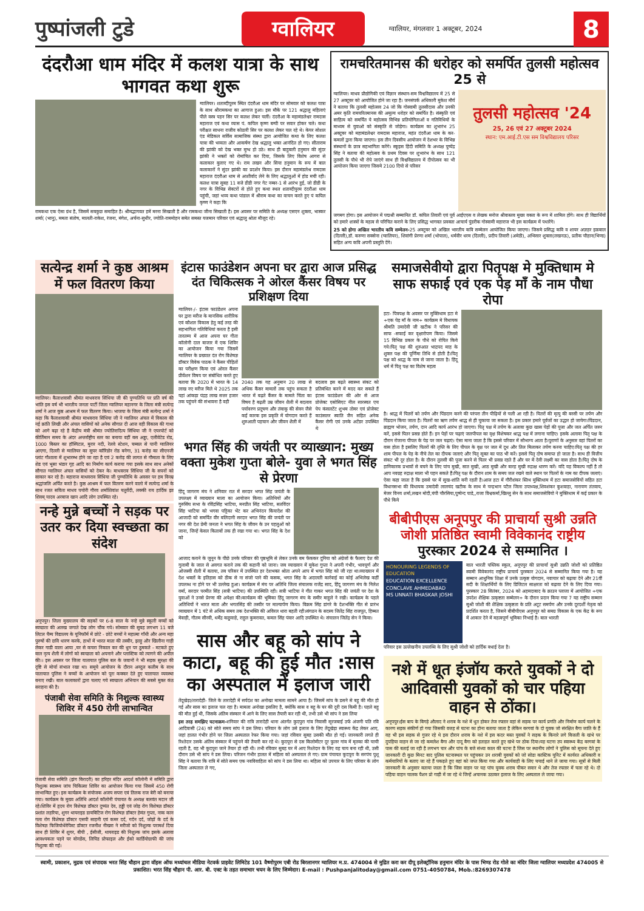पुष्पांजली टुडे
ग्वालियर
ग्वालियर, मंगलवार 1 अक्टूबर, 2024
8
दंदरौआ धाम मंदिर में कलश यात्रा के साथ भागवत कथा शुरू
ग्वालियर। शताब्दीपुरम स्थित दंदरौआ धाम मंदिर पर सोमवार को कलश यात्रा के साथ श्रीरामकथा का आगाज हुआ। इस मौके पर 121 श्रद्धालु महिलाएं पीले वस्त्र पहन सिर पर कलश लेकर चलीं। दंदरौआ के महामंडलेश्वर रामदास महाराज एवं कथा व्यास पं. कपिल कृष्ण बग्घी पर सवार होकर चले। कथा परीक्षत साधना राजीव कोठारी सिर पर कलश लेकर चल रहे थे। केयर सोशल एंड मेडिकल सर्विस सामाजिक संस्था द्वारा आयोजित कथा के लिए कलश यात्रा की भव्यता और आकर्षण देख श्रद्धालु भक्त आनंदित हो गए। सीताराम की झांकी को देख भक्त मुग्ध हो उठे। साथ ही बाहुबली हनुमान की सुंदर झांकी ने भक्तों को रोमांचित कर दिया, जिसके लिए विशेष आगरा से कलाकार बुलाए गए थे। राम लखन और सिया हनुमान के रूप में बाल कलाकारों ने सुंदर झांकी का प्रदर्शन किया। इस दौरान महामंडलेश्र रामदास महाराज दंदरौआ धाम से आशीर्वाद लेने के लिए श्रद्धालुओं में होड मची रही। कलश यात्रा सुबह 11 बजे डीडी नगर गेट नम्बर-1 से आरंभ हुई, जो डीडी के नगर के विभिन्न सेक्टरों से होते हुए कथा स्थल शताब्दीपुरम दंदरौआ धाम पहुंची, जहां भव्य कथा पांडाल में श्रीराम कथा का वाचन करते हुए पं कपिल कृष्ण ने कहा कि
रामकथा एक ऐसा ग्रंथ है, जिसमें सबकुछ समाहित है। श्रीमद्भागवत हमें मरना सिखाती है और रामकथा जीना सिखाती है। इस अवसर पर समिति के अध्यक्ष एसएन शुक्ला, भास्कर शर्मा( (भानु), ममता संतोष, मालती-राकेश, रंजना, मंगेश, अर्चना-सुधीर, ज्योति-राममोहन समेत समस्त यजमान परिवार एवं श्रद्धालु श्रोता मौजूद रहे।
रामचरितमानस की धरोहर को समर्पित तुलसी महोत्सव 25 से
ग्वालियर। माधव प्रौद्योगिकी एवं विज्ञान संस्थान-सम विश्वविद्यालय में 25 से 27 अक्टूबर को आयोजित होने जा रहा है। जनसंपर्क अधिकारी मुकेश मौर्य ने बताया कि तुलसी महोत्सव 24 जो कि गोस्वामी तुलसीदास और उनकी अमर कृति रामचरितमानस की अमूल्य धरोहर को समर्पित है। संस्कृति एवं साहित्य को समर्पित ये महोत्सव विभिन्न प्रतियोगिताओं व गतिविधियों के माध्यम से युवाओ को संस्कृति से जोड़ेगा। कार्यक्रम का शुभारंभ 25 अक्टूबर को महामंडलेश्वर रामदास महाराज, महंत दंदरौआ धाम के कर-कमलों द्वारा किया जाएगा। इस तीन दिवसीय आयोजन में देशभर के विभिन्न संस्थानों के छात्र सहभागिता करेंगे। स्कूइस हिंदी समिति के अध्यक्ष पुष्पेंद्र सिंह ने बताया की महोत्सव के प्रथम दिवस पर शुभारंभ के साथ 121 तुलसी के पौधे भी रोपे जाएंगे साथ ही विश्वविद्यालय में दीपोत्सव का भी आयोजन किया जाएगा जिसमे 2100 दियो से परिसर
तुलसी महोत्सव '24
25, 26 एवं 27 अक्टूबर 2024
स्थान: एम.आई.टी.एस सम विश्वविद्यालय परिसर
जगमग होगा। इस आयोजन में पद्मश्री सम्मानित डॉ. कपिल तिवारी एवं पूर्व आईएएस व लेखक मनोज श्रीवास्तव मुख्य वक्ता के रूप में शामिल होंगे। साथ ही विद्यार्थियों को हमारे शास्त्रों के महत्व से परिचित कराने के लिए प्रसिद्ध भागवत प्रवक्ता आचार्य पुंडरीक गोस्वामी महाराज भी इस कार्यक्रम में पधारेंगे।
25 को होगा अखिल भारतीय कवि सम्मेलन-25 अक्टूबर को अखिल भारतीय कवि सम्मेलन आयोजित किया जाएगा। जिसमे प्रसिद्ध कवि व शायर अज़हर इक़बाल (दिल्ली),डॉ. करुणा सक्सेना (ग्वालियर), शिवांगी प्रेरणा शर्मा (भोपाल), धर्मवीर धरम (दिल्ली), प्रदीप तिवारी (अमेठी), अभिसार शुक्ला(लखनऊ), प्रतीक चौहान(भिण्ड) सहित अन्य कवि अपनी प्रस्तुति देंगे।
सत्येन्द्र शर्मा ने कुष्ठ आश्रम में फल वितरण किया
ग्वालियर। कैलाशवासी श्रीमंत माधवराव सिंधिया जी की पुण्यतिथि पर प्रति वर्ष की भांति इस वर्ष भी भारतीय जनता पार्टी जिला ग्वालियर महानगर के जिला मंत्री सत्येन्द्र शर्मा ने आज कुष्ठ आश्रम में फल वितरण किया। भाजपा के जिला मंत्री सत्येन्द्र शर्मा ने कहा कि कैलाशवासी श्रीमंत माधवराव सिंधिया जी ने ग्वालियर अंचल में विकास की नई क्रांति लिखी और अंचल वासियों को अनेक सौगात दी आज वही विकास की गाथा को आगे बढ़ा रहे है केंद्रीय मंत्री श्रीमंत ज्योतिरादित्य सिंधिया जी ने एयरपोर्ट को कीर्तिमान समय के अंदर अन्तर्राष्ट्रीय स्तर का बनाया वहीं बस अड्डा, एलीवेटेड रोड, 1000 बिस्तर का हॉस्पिटल, मुरार नदी, रेलवे स्टेशन, चम्बल से पानी ग्वालियर आएगा, दिल्ली से ग्वालियर का सुपर कॉरिडोर रोड बनेगा, 31 करोड़ का सीएनजी प्लांट गौशाला में शुभारम्भ होने जा रहा है एवं 2 करोड़ की लागत से गौमाता के लिए शेड एवं भूसा भंडार गृह आदि का निर्माण कार्य कराया गया इसके साथ साथ अनेकों सौगात ग्वालियर अंचल वासियों को देकर के। माधवराव सिंधिया जी के सपनों को साकार कर रहे है। महाराज माधवराव सिंधिया जी पुण्यतिथि के अवसर पर हम विनम्र श्रद्धांजलि अर्पित करते है। कुष्ठ आश्रम में फल वितरण करने वालो में सत्येन्द्र शर्मा के साथ रजत सविता माधव पचोरी गौरव शर्माशिवांश चतुर्वेदी, लक्की राय हार्दिक झा शिवम् यादव अरबाज खान आदि लोग उपस्थित रहे।
नन्हे मुन्ने बच्चों ने सड़क पर उतर कर दिया स्वच्छता का संदेश
अनूपपुर। जिला मुख्यालय की सड़कों पर 6-8 साल के नन्हे मुन्ने स्कूली बच्चों को स्वच्छता की अलख जगाते देख लोग चौंक गये। सोमवार की सुबह लगभग 11 बजे लिटल चैम्प विद्यालय के यूनिफॉर्म में छोटे - छोटे बच्चों ने महात्मा गाँधी और अन्य महा पुरुषों की छवि धारण करके, हाथों में भारत माता की तस्वीर, झाड़ू और खिलौना गाड़ी लेकर गाडी वाला आया ,घर से कचरा निकाल कर की धुन पर ठुमकते - मटकते हुए बाल नृत्य शैली में लोगों को स्वच्छता को अपनाने और प्लास्टिक को त्यागने की अपील की।। इस अवसर पर जिला यातायात पुलिस बल के जवानों ने भी सड़क सुरक्षा की दृष्टि से मोर्चा संभाल रखा था। समूचे आयोजन के दौरान अब्दुल कलीम के साथ यातायात पुलिस ने बच्चों के आयोजन को पूरा कक्कर देते हुए यातायात व्यवस्था बनाए रखी। बाल कलाकारों द्वारा चलाए गये स्वच्छता अभियान की सबसे मुक्त कंठ सराहना की है।
पंजाबी सेवा समिति के निशुल्क स्वास्थ्य शिविर में 450 रोगी लाभान्वित
पंजाबी सेवा समिति (झंग बिरादरी) का हरिहर मंदिर आदर्श कॉलोनी में समिति द्वारा निशुल्क स्वास्थ्य जांच चिकित्सा शिविर का आयोजन किया गया जिसमें 450 रोगी लाभान्वित हुए। इस कार्यक्रम के संयोजक अजय सपरा एवं तिलक राज बेरी को बनाया गया। कार्यक्रम के मुख्य अतिथि आदर्श कॉलोनी पंचायत के अध्यक्ष बलवंत मदान जी रहे।शिविर में हृदय रोग विशेषज्ञ डॉक्टर दुष्यंत देव, हड्डी एवं जोड़ रोग विशेषज्ञ डॉक्टर प्रशांत लहरिया, शुगर थायराइड डायबिटिज रोग विशेषज्ञ डॉक्टर हेमंत गुप्ता, नाक कान गला रोग विशेषज्ञ डॉक्टर एसपी साहनी एवं कमर दर्द, गर्दन दर्द, जोड़ों के दर्द के विशेषज्ञ फिजियोथेरेपिस्ट डॉक्टर रजनीश नीखरा ने मरीजो को निशुल्क परामर्श दिया साथ ही शिविर में शुगर, बीपी , ईसीजी, थायराइड की निशुल्क जांच इसके अलावा आवश्यकता पड़ने पर बोनडेंस, लिपिड प्रोफाइल और ईको कार्डियोग्राफी की जांच निशुल्क की गई।
इंटास फाउंडेशन अपना घर द्वारा आज प्रसिद्ध दंत चिकित्सक ने ओरल कैंसर विषय पर प्रशिक्षण दिया
ग्वालियर-/- इंटास फाउंडेशन अपना घर द्वारा मरीज के मानसिक शारीरिक एवं कौशल विकास हेतु कई तरह की सहभागिता गतिविधियां करता है इसी तारतम्य में आज अपना घर गीता कॉलोनी दाल बाजार में एक शिविर का आयोजन किया गया जिसमें ग्वालियर के प्रख्यात दंत रोग विशेषज्ञ डॉक्टर विवेक पाठक ने कैंसर पीड़ितों का परीक्षण किया एवं ओरल कैंसर प्रीवेंशन विषय पर संबोधित करते हुए बताया कि 2020 में भारत के 14 लाख नए मरीज मिले थे 2025 तक यहां आंकड़ा पंद्रह लाख सत्तर हजार तक पहुंचने की संभावना है वही
2040 तक यह अनुमान 20 लाख से अधिक कैंसर मामलों तक पहुंच सकता है भारत में बढ़ते कैंसर के मामले चिंता का विषय है बढ़ती उम्र जीवन शैली में बदलाव पर्यावरण प्रदूषण और तंबाकू की सेवन जैसे कई कारक इस प्रकृति में योगदान करते हैं शुरुआती पहचान और जीवन शैली में
बदलाव इस बढ़ते स्वास्थ्य संकट को प्रतिबंधित करने में मदद कर सकते हैं इंटास फाउंडेशन की ओर से आज प्रोजेक्ट एसोसिएट नील सारस्वत एच पेप कंसलटेंट शुभम तोमर एवं प्रोजेक्ट काउंसलर स्वाति जैन सहित अनेक कैंसर रोगी एवं उनके अटेंडर उपस्थित थे
भगत सिंह की जयंती पर व्याख्यान: मुख्य वक्ता मुकेश गुप्ता बोले- युवा ले भगत सिंह से प्रेरणा
हिंदू जागरण मंच ने शनिवार रात में सरदार भगत सिंह जयंती के उपलक्ष्य में व्याख्यान माला का आयोजन किया। अतिथियों और गुरुसिंघ सभा के रविंद्रसिंह भाटिया, मनप्रीत सिंह भाटिया, सतविंदर सिंह भाटिया को भगवा पट्टिका भेंट कर अभिनंदन कियादेश की आजादी को समर्पित वीर बलिदानी सरदार भगत सिंह की जयंती पर नगर की देश प्रेमी जनता ने भगत सिंह के जीवन के उन पहलुओं को जाना, जिन्हें केवल किताबों तक ही रखा गया था। भगत सिंह के देश को
आजाद कराने के जुनून के पीछे उनके परिवार की पृष्ठभूमि से लेकर उनके बम फेंककर दुनिया को अंग्रेजों के फैलाए देश की गुलामी के जाल से अवगत कराने तक की कहानी को जाना। जब व्याख्यान में मुकेश गुप्ता ने अपनी गंभीर, भावपूर्ण और ओजस्वी शैली में बताया, तब परिसर में उपस्थित हर देशभक्त श्रोता अपने आप में भगत सिंह को जी रहा था।व्याख्यान में देश भक्तों के इतिहास को ठीक से ना संजो पाने की कसक, भगत सिंह के अदालती कार्रवाई का कोई अभिलेख कहीं उपलब्ध ना होने पर भी उल्लेख हुआ। कार्यक्रम में मंच पर अतिथि जिला संचालक राजेंद्र साद, हिंदू जागरण मंच के निलेश वर्मा, सरदार परमीत सिंह (सत्री भाटिया) की उपस्थिति रही। सत्री भाटिया ने गीत गाकर भगत सिंह की जयंती पर देश के युवाओं ने उनसे प्रेरणा की अपेक्षा की।कार्यक्रम की भूमिका हिंदू जागरण मंच के समीर माहुले ने रखी। कार्यक्रम के पहले अतिथियों ने भारत माता और भगतसिंह की तस्वीर पर माल्यार्पण किया। विक्रम सिंह डांगरे के देशभक्ति गीत से प्रारंभ व्याख्यान में 1 घंटे से अधिक समय तक देशभक्ति की अविरल धारा बहती रही।संगठन के सदस्य जितेंद्र सिंह राजपूत, हिम्मत मेवाड़ी, गौतम सीरवी, धर्मेंद्र कछुवाहे, राहुल कुमरावत, कमल सिंह पंवार आदि उपस्थित थे। संचालन जितेंद्र सेन ने किया।
सास और बहू को सांप ने काटा, बहू की हुई मौत :सास का अस्पताल में इलाज जारी
तेंदूखेड़ा/तारादेही- जिले के तारादेही में सर्पदंश का अनोखा मामला सामने आया है। जिसमें सांप के डसने से बहू की मौत हो गई और सास का इलाज चल रहा है। मामला अनोखा इसलिए है, क्योंकि सास व बहू के घर की दूरी दस किमी है। पहले बहू की मौत हुई थी, जिसके अंतिम संस्कार में आने के लिए सास तैयारी कर रही थी, तभी उसे भी सांप ने डस लिया
इस तरह समझिए घटनाक्रम-शनिवार की रात्रि तारादेही थाना अंतर्गत कुदपुरा गांव निवासी सूरजबाई उर्फ अंजनी पति रवि आदिवासी (24) को सोते समय सांप ने डस लिया। परिवार के लोग उसे इलाज के लिए तेंदूखेड़ा स्वास्थ्य केंद्र लेकर आए, जहां हालत गंभीर होने पर जिला अस्पताल रेफर किया गया। जहां रविवार सुबह उसकी मौत हो गई। जानकारी लगते ही रिश्तेदार उसके अंतिम संस्कार में पहुंचने की तैयारी कर रहे थे। कुदपूरा से दस किलोमीटर दूर फुलर गांव में मृतका की चाची रहती है, वह भी कुदपूरा जाने तैयार हो रही थी। तभी रविवार सुबह घर में आए रिश्तेदार के लिए वह चाय बना रही थी, उसी दौरान उसे भी सांप ने डस लिया। परिजन गंभीर हालत में महिला को अस्पताल ले गए। ग्राम पंचायत कूदपूरा के सरपंच पुशू सिंह ने बताया कि रात्रि में सोते समय एक नवविवाहिता को सांप ने डस लिया था। महिला को उपचार के लिए परिवार के लोग जिला अस्पताल ले गए,
समाजसेवीयो द्वारा पितृपक्ष मे मुक्तिधाम मे साफ सफाई एवं एक पेड़ माँ के नाम पौधा रोपा
हटा- पित्रपक्ष के अवसर पर मुक्तिधाम हटा मे ÷एक पेड़ माँ के नाम÷ कार्यक्रम मे विधायक श्रीमति उमादेवी जी खटीक ने परिसर की साफ -सफाई कर वृक्षारोपण किया। जिसमे 15 विभिन्न प्रकार के पौधे को रोपित किये गये।पितृ पक्ष की शुरुआत भाद्रपद माह के शुक्ल पक्ष की पूर्णिमा तिथि से होती है।पितृ पक्ष को श्राद्ध के नाम से जाना जाता है। हिंदू धर्म में पितृ पक्ष का विशेष महत्व
है। श्राद्ध में पितरों को तर्पण और पिंडदान करने की परंपरा तीन पीढ़ियों से चली आ रही है। पितरों की मृत्यु की बरसी पर तर्पण और पिंडदान किया जाता है। पितरों का ऋण तर्पण श्राद्ध से ही चुकाया जा सकता है। इस प्रकार हमारे पूर्वजों का उद्धार हो जायेगा।पिंडदान, ब्राह्मण भोजन, तर्पण, दान आदि कार्य आरंभ हो जाएगा। पितृ पक्ष में तर्पण के अलावा कुछ खास पेड़ों की पूजा और जल अर्पित जरुर करें, इससे पितर प्रसन्न होते हैं। इन पेड़ों पर चढ़ाएं जलपीपल का वृक्ष विशेषकर श्राद्ध पक्ष में लगाना चाहिए। इसके अलावा पितृ पक्ष के दौरान रोजाना पीपल के पेड़ पर जल चढ़ाएं। ऐसा माना जाता है कि इससे परिवार में सौभाग्य आता है।पुराणों के अनुसार वहां पितरों का वास होता है इसलिए पितरों की तृप्ति के लिए पीपल के वृक्ष पर जल में दूध और तिल मिलाकर तर्पण करना चाहिए।पितृ पक्ष की हर शाम पीपल के पेड़ के नीचे तेल का दीपक जलाएं और पितृ सूक्त का पाठ भी करें। इससे पितृ दोष समाप्त हो जाता है। साथ ही वित्तीय संकट भी दूर होता है। के दौरान तुलसी की पूजा करने से पितर भी प्रसन्न रहते हैं और घर में देवी लक्ष्मी का वास होता है।पितृ दोष के हानिकारक प्रभावों से बचने के लिए पांच मुखी, सात मुखी, आठ मुखी और बारह मुखी रुद्राक्ष धारण करें। यदि यह विकल्प नहीं है तो आप नवग्रह रुद्राक्ष माला भी पहन सकते हैं।पितृ पक्ष के दौरान शाम के समय जल रखने वाले स्थान पर पितरों के नाम का दीपक जलाएं। ऐसा कहा जाता है कि इससे घर में सुख-शांति बनी रहती है।आज हटा में गौरीशंकर स्तिथ मुक्तिधाम में हटा समाजसेवियों सहित हटा विधानसभा की विधायक उमादेवी लालचंद खटीक के साथ मे चन्द्रभान पटैल जिला उपाध्यक्ष,शिवशंकर कुशवाहा, नारायण तंतवाय, मेजर विनय शर्मा,लखन मोदी,चंपी चौरसिया,पुष्पेन्द पाडे,,राजा विश्वकर्मा,खिल्लु सेन के साथ समाजसेवियो ने मुक्तिधाम में कई प्रकार के पौधे किये
बीबीपीएस अनूपपुर की प्राचार्या सुश्री उन्नति जोशी प्रतिष्ठित स्वामी विवेकानंद राष्ट्रीय पुरस्कार 2024 से सम्मानित ।
HONOURING LEGENDS OF EDUCATION
EDUCATION EXCELLENCE CONCLAVE AHMEDABAD
MS UNNATI BHASKAR JOSHI
बाल भारती पब्लिक स्कूल, अनूपपुर की प्राचार्या सुश्री उन्नति जोशी को प्रतिष्ठित स्वामी विवेकानंद राष्ट्रीय प्राचार्य पुरस्कार 2024 से सम्मानित किया गया है। यह सम्मान आधुनिक शिक्षा में उनके उत्कृष्ट योगदान, नवाचार को बढ़ावा देने और 21वीं सदी के शिक्षार्थियों के लिए डिजिटल साक्षरता को बढ़ावा देने के लिए दिया गया। पुरस्कार 28 सितंबर, 2024 को अहमदाबाद के क्राउन प्लाजा में आयोजित ÷एक उपदेश शैक्षिक उत्कृष्टता सम्मेलन÷ के दौरान प्रदान किया गया 7 यह राष्ट्रीय सम्मान सुश्री जोशी की शैक्षिक उत्कृष्टता के प्रति अटूट समर्पण और उनके दूरदर्शी नेतृत्व को प्रदर्शित करता है, जिसने बीबीपीएस अनूपपुर को समग्र विकास के एक केंद्र के रूप में आकार देने में महत्वपूर्ण भूमिका निभाई है। बाल भारती
परिवार इस उल्लेखनीय उपलब्धि के लिए सुश्री जोशी को हार्दिक बधाई देता है।
नशे में धूत इंजॉय करते युवकों ने दो आदिवासी युवकों को चार पहिया वाहन से ठोंका।
अनूपपुर।ईस बाप के बिगड़े औलाद ने शराब के नशे में धुत होकर तेज रफ्तार वहां से सड़क पर कार्य प्रगति और निर्माण कार्य चलने के कारण सड़क संकीर्ण हो गया जिसकी वजह से घटना का होना बताया जाता है लेकिन बरगवां के दो युवक जो संरक्षित बैगा जाति के हैं वह भी इस सड़क से गुजर रहे थे इस दौरान शराब के नशे में इस कदर मस्त युवकों ने सड़क के किनारे लगे बिजली के खंभे पर दुपहिया वाहन से जा रहे कमलेश बैगा और दादू बैगा को हताहत करते हुए खंभे पर ठोक दिया।यह घटना उप स्वास्थ्य केंद्र बरगवां के पास की बताई जा रही है लगभग चार और पांच के बजे संध्या काल की घटना है जिस पर स्थानीय लोगों ने पुलिस को सूचना देते हुए जानकारी दी कुछ मिनट बाद पुलिस घटनास्थल पर पहुंचकर उन शराबी युवकों को जो सोडा कास्टिक यूनिट में कार्यरत अधिकारी व कर्मचारियों के बताए जा रहे हैं पकड़ते हुए वहां को जप्त किया गया और कार्यवाही के लिए चचाई थाने ले जाया गया। सूत्रों से मिली जानकारी के अनुसार बताया जाता है कि जिस वाहन पर यह पांच युवक शराब पीकर सवार थे और तेज रफ्तार में चला रहे थे। दो पहिया वाहन चालक पैशन प्रो गाड़ी में जा रहे थे जिन्हें अचानक उठाकर इलाज के लिए अस्पताल ले जाया गया।
स्वामी, प्रकाशन, मुद्रक एवं संपादक भरत सिंह चौहान द्वारा वॉइस ऑफ मध्यांचल मीडिया नेटवर्क प्राइवेट लिमिटेड 101 वैष्णोपुरम एबी रोड बिरलानगर ग्वालियर म.प्र. 474004 से मुद्रित करा कर दीपू इलेक्ट्रॉनिक हनुमान मंदिर के पास भिण्ड रोड गोले का मंदिर जिला ग्वालियर मध्यप्रदेश 474005 से प्रकाशित। भरत सिंह चौहान पी. आर. बी. एक्ट के तहत समाचार चयन के लिए जिम्मेदार। E-mail : Pushpanjalitoday@gmail.com 0751-4050784, Mob.:8269307478